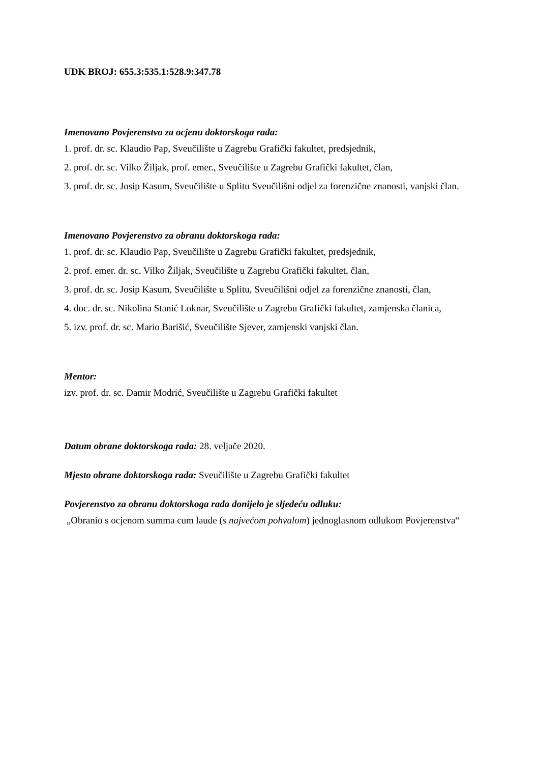UDK BROJ: 655.3:535.1:528.9:347.78
Imenovano Povjerenstvo za ocjenu doktorskoga rada:
1. prof. dr. sc. Klaudio Pap, Sveučilište u Zagrebu Grafički fakultet, predsjednik,
2. prof. dr. sc. Vilko Žiljak, prof. emer., Sveučilište u Zagrebu Grafički fakultet, član,
3. prof. dr. sc. Josip Kasum, Sveučilište u Splitu Sveučilišni odjel za forenzične znanosti, vanjski član.
Imenovano Povjerenstvo za obranu doktorskoga rada:
1. prof. dr. sc. Klaudio Pap, Sveučilište u Zagrebu Grafički fakultet, predsjednik,
2. prof. emer. dr. sc. Vilko Žiljak, Sveučilište u Zagrebu Grafički fakultet, član,
3. prof. dr. sc. Josip Kasum, Sveučilište u Splitu, Sveučilišni odjel za forenzične znanosti, član,
4. doc. dr. sc. Nikolina Stanić Loknar, Sveučilište u Zagrebu Grafički fakultet, zamjenska članica,
5. izv. prof. dr. sc. Mario Barišić, Sveučilište Sjever, zamjenski vanjski član.
Mentor:
izv. prof. dr. sc. Damir Modrić, Sveučilište u Zagrebu Grafički fakultet
Datum obrane doktorskoga rada: 28. veljače 2020.
Mjesto obrane doktorskoga rada: Sveučilište u Zagrebu Grafički fakultet
Povjerenstvo za obranu doktorskoga rada donijelo je sljedeću odluku:
„Obranio s ocjenom summa cum laude (s najvećom pohvalom) jednoglasnom odlukom Povjerenstva“